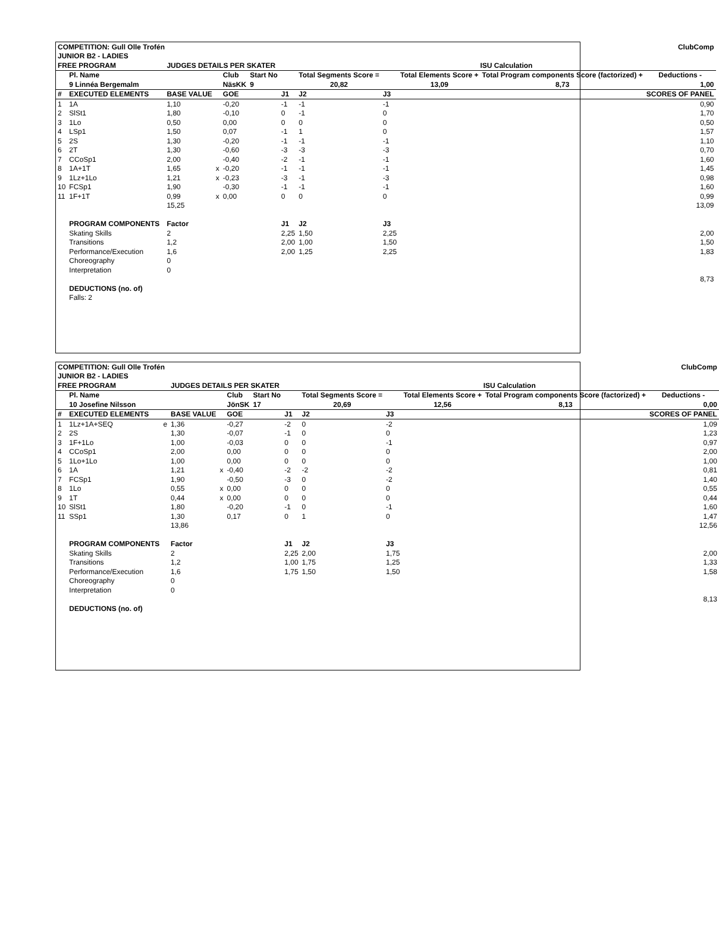| COMPETITION: Gull Olle Trofén | | | | ClubComp | | | | | | | | |
| JUNIOR B2 - LADIES | | | | | | | | | | | | |
| FREE PROGRAM | | | JUDGES DETAILS PER SKATER | | | | | ISU Calculation | | | | |
| | Pl. Name | | | | Club | Start No | | Total Segments Score = | | Total Elements Score + | Total Program components Score (factorized) + | Deductions - |
| | 9 Linnéa Bergemalm | | | | NäsKK | 9 | | 20,82 | | 13,09 | 8,73 | 1,00 |
| # | EXECUTED ELEMENTS | | BASE VALUE | | GOE | | J1 | J2 | J3 | | | SCORES OF PANEL |
| 1 | 1A | | 1,10 | | -0,20 | | -1 | -1 | -1 | | | 0,90 |
| 2 | SlSt1 | | 1,80 | | -0,10 | | 0 | -1 | 0 | | | 1,70 |
| 3 | 1Lo | | 0,50 | | 0,00 | | 0 | 0 | 0 | | | 0,50 |
| 4 | LSp1 | | 1,50 | | 0,07 | | -1 | 1 | 0 | | | 1,57 |
| 5 | 2S | | 1,30 | | -0,20 | | -1 | -1 | -1 | | | 1,10 |
| 6 | 2T | | 1,30 | | -0,60 | | -3 | -3 | -3 | | | 0,70 |
| 7 | CCoSp1 | | 2,00 | | -0,40 | | -2 | -1 | -1 | | | 1,60 |
| 8 | 1A+1T | | 1,65 | x | -0,20 | | -1 | -1 | -1 | | | 1,45 |
| 9 | 1Lz+1Lo | | 1,21 | x | -0,23 | | -3 | -1 | -3 | | | 0,98 |
| 10 | FCSp1 | | 1,90 | | -0,30 | | -1 | -1 | -1 | | | 1,60 |
| 11 | 1F+1T | | 0,99 | x | 0,00 | | 0 | 0 | 0 | | | 0,99 |
| | | | 15,25 | | | | | | | | | 13,09 |
| | PROGRAM COMPONENTS | | Factor | | | | J1 | J2 | J3 | | | |
| | Skating Skills | | 2 | | | | 2,25 | 1,50 | 2,25 | | | 2,00 |
| | Transitions | | 1,2 | | | | 2,00 | 1,00 | 1,50 | | | 1,50 |
| | Performance/Execution | | 1,6 | | | | 2,00 | 1,25 | 2,25 | | | 1,83 |
| | Choreography | | 0 | | | | | | | | | |
| | Interpretation | | 0 | | | | | | | | | |
| | | | | | | | | | | | | 8,73 |
| | DEDUCTIONS (no. of) | | | | | | | | | | | |
| | Falls: 2 | | | | | | | | | | | |
| COMPETITION: Gull Olle Trofén | | | | ClubComp | | | | | | | | |
| JUNIOR B2 - LADIES | | | | | | | | | | | | |
| FREE PROGRAM | | | JUDGES DETAILS PER SKATER | | | | | ISU Calculation | | | | |
| | Pl. Name | | | | Club | Start No | | Total Segments Score = | | Total Elements Score + | Total Program components Score (factorized) + | Deductions - |
| | 10 Josefine Nilsson | | | | JönSK | 17 | | 20,69 | | 12,56 | 8,13 | 0,00 |
| # | EXECUTED ELEMENTS | | BASE VALUE | | GOE | | J1 | J2 | J3 | | | SCORES OF PANEL |
| 1 | 1Lz+1A+SEQ | e | 1,36 | | -0,27 | | -2 | 0 | -2 | | | 1,09 |
| 2 | 2S | | 1,30 | | -0,07 | | -1 | 0 | 0 | | | 1,23 |
| 3 | 1F+1Lo | | 1,00 | | -0,03 | | 0 | 0 | -1 | | | 0,97 |
| 4 | CCoSp1 | | 2,00 | | 0,00 | | 0 | 0 | 0 | | | 2,00 |
| 5 | 1Lo+1Lo | | 1,00 | | 0,00 | | 0 | 0 | 0 | | | 1,00 |
| 6 | 1A | | 1,21 | x | -0,40 | | -2 | -2 | -2 | | | 0,81 |
| 7 | FCSp1 | | 1,90 | | -0,50 | | -3 | 0 | -2 | | | 1,40 |
| 8 | 1Lo | | 0,55 | x | 0,00 | | 0 | 0 | 0 | | | 0,55 |
| 9 | 1T | | 0,44 | x | 0,00 | | 0 | 0 | 0 | | | 0,44 |
| 10 | SlSt1 | | 1,80 | | -0,20 | | -1 | 0 | -1 | | | 1,60 |
| 11 | SSp1 | | 1,30 | | 0,17 | | 0 | 1 | 0 | | | 1,47 |
| | | | 13,86 | | | | | | | | | 12,56 |
| | PROGRAM COMPONENTS | | Factor | | | | J1 | J2 | J3 | | | |
| | Skating Skills | | 2 | | | | 2,25 | 2,00 | 1,75 | | | 2,00 |
| | Transitions | | 1,2 | | | | 1,00 | 1,75 | 1,25 | | | 1,33 |
| | Performance/Execution | | 1,6 | | | | 1,75 | 1,50 | 1,50 | | | 1,58 |
| | Choreography | | 0 | | | | | | | | | |
| | Interpretation | | 0 | | | | | | | | | |
| | | | | | | | | | | | | 8,13 |
| | DEDUCTIONS (no. of) | | | | | | | | | | | |